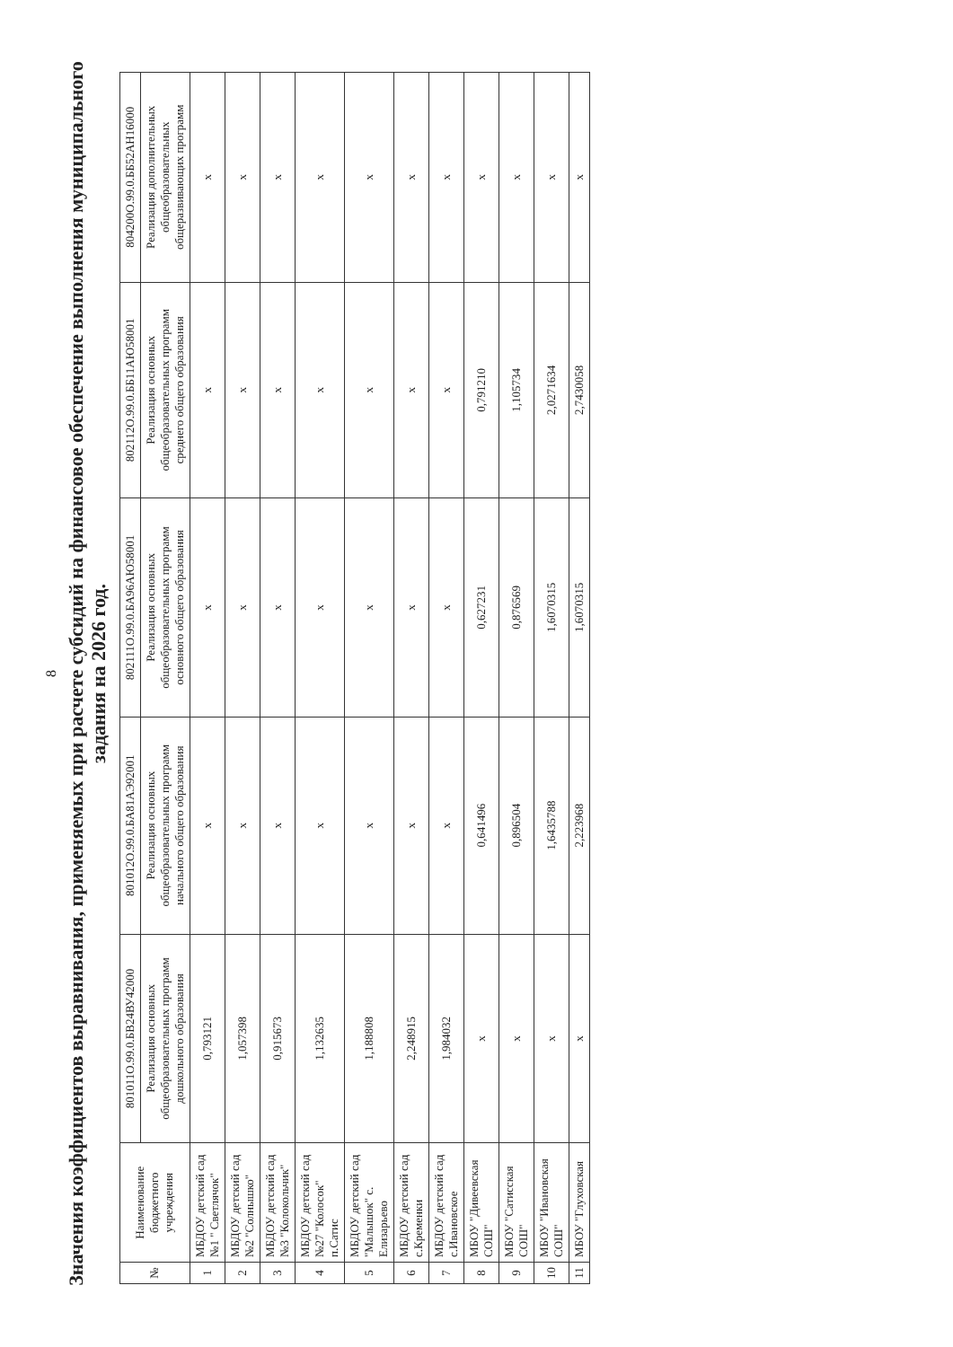8
Значения коэффициентов выравнивания, применяемых при расчете субсидий на финансовое обеспечение выполнения муниципального задания на 2026 год.
| № | Наименование бюджетного учреждения | 801011О.99.0.БВ24ВУ42000 | 801012О.99.0.БА81АЭ92001 | 802111О.99.0.БА96АЮ58001 | 802112О.99.0.ББ11АЮ58001 | 804200О.99.0.ББ52АН16000 |
| --- | --- | --- | --- | --- | --- | --- |
| | | Реализация основных общеобразовательных программ дошкольного образования | Реализация основных общеобразовательных программ начального общего образования | Реализация основных общеобразовательных программ основного общего образования | Реализация основных общеобразовательных программ среднего общего образования | Реализация дополнительных общеобразовательных общеразвивающих программ |
| 1 | МБДОУ детский сад №1 " Светлячок" | 0,793121 | х | х | х | х |
| 2 | МБДОУ детский сад №2 "Солнышко" | 1,057398 | х | х | х | х |
| 3 | МБДОУ детский сад №3 "Колокольчик" | 0,915673 | х | х | х | х |
| 4 | МБДОУ детский сад №27 "Колосок" п.Сатис | 1,132635 | х | х | х | х |
| 5 | МБДОУ детский сад "Малышок" с. Елизарьево | 1,188808 | х | х | х | х |
| 6 | МБДОУ детский сад с.Кременки | 2,248915 | х | х | х | х |
| 7 | МБДОУ детский сад с.Ивановское | 1,984032 | х | х | х | х |
| 8 | МБОУ "Дивеевская СОШ" | х | 0,641496 | 0,627231 | 0,791210 | х |
| 9 | МБОУ "Сатисская СОШ" | х | 0,896504 | 0,876569 | 1,105734 | х |
| 10 | МБОУ "Ивановская СОШ" | х | 1,6435788 | 1,6070315 | 2,0271634 | х |
| 11 | МБОУ "Глуховская | х | 2,223968 | 1,6070315 | 2,7430058 | х |